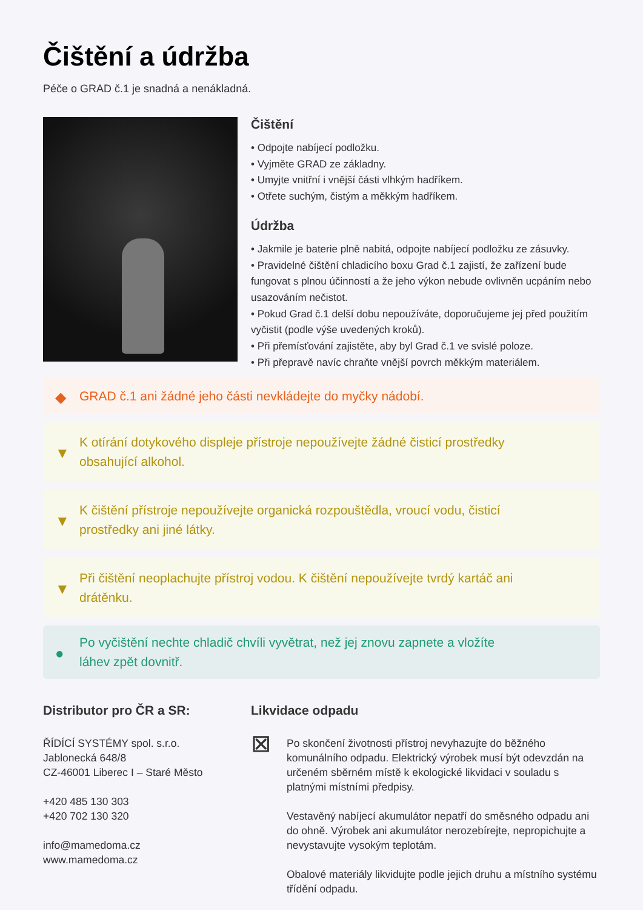Čištění a údržba
Péče o GRAD č.1 je snadná a nenákladná.
Čištění
• Odpojte nabíjecí podložku.
• Vyjměte GRAD ze základny.
• Umyjte vnitřní i vnější části vlhkým hadříkem.
• Otřete suchým, čistým a měkkým hadříkem.
Údržba
• Jakmile je baterie plně nabitá, odpojte nabíjecí podložku ze zásuvky.
• Pravidelné čištění chladicího boxu Grad č.1 zajistí, že zařízení bude fungovat s plnou účinností a že jeho výkon nebude ovlivněn ucpáním nebo usazováním nečistot.
• Pokud Grad č.1 delší dobu nepoužíváte, doporučujeme jej před použitím vyčistit (podle výše uvedených kroků).
• Při přemísťování zajistěte, aby byl Grad č.1 ve svislé poloze.
• Při přepravě navíc chraňte vnější povrch měkkým materiálem.
◆ GRAD č.1 ani žádné jeho části nevkládejte do myčky nádobí.
▼ K otírání dotykového displeje přístroje nepoužívejte žádné čisticí prostředky obsahující alkohol.
▼ K čištění přístroje nepoužívejte organická rozpouštědla, vroucí vodu, čisticí prostředky ani jiné látky.
▼ Při čištění neoplachujte přístroj vodou. K čištění nepoužívejte tvrdý kartáč ani drátěnku.
● Po vyčištění nechte chladič chvíli vyvětrat, než jej znovu zapnete a vložíte láhev zpět dovnitř.
Distributor pro ČR a SR:
ŘÍDÍCÍ SYSTÉMY spol. s.r.o.
Jablonecká 648/8
CZ-46001 Liberec I – Staré Město
+420 485 130 303
+420 702 130 320
info@mamedoma.cz
www.mamedoma.cz
Likvidace odpadu
⊠
Po skončení životnosti přístroj nevyhazujte do běžného komunálního odpadu. Elektrický výrobek musí být odevzdán na určeném sběrném místě k ekologické likvidaci v souladu s platnými místními předpisy.
Vestavěný nabíjecí akumulátor nepatří do směsného odpadu ani do ohně. Výrobek ani akumulátor nerozebírejte, nepropichujte a nevystavujte vysokým teplotám.
Obalové materiály likvidujte podle jejich druhu a místního systému třídění odpadu.